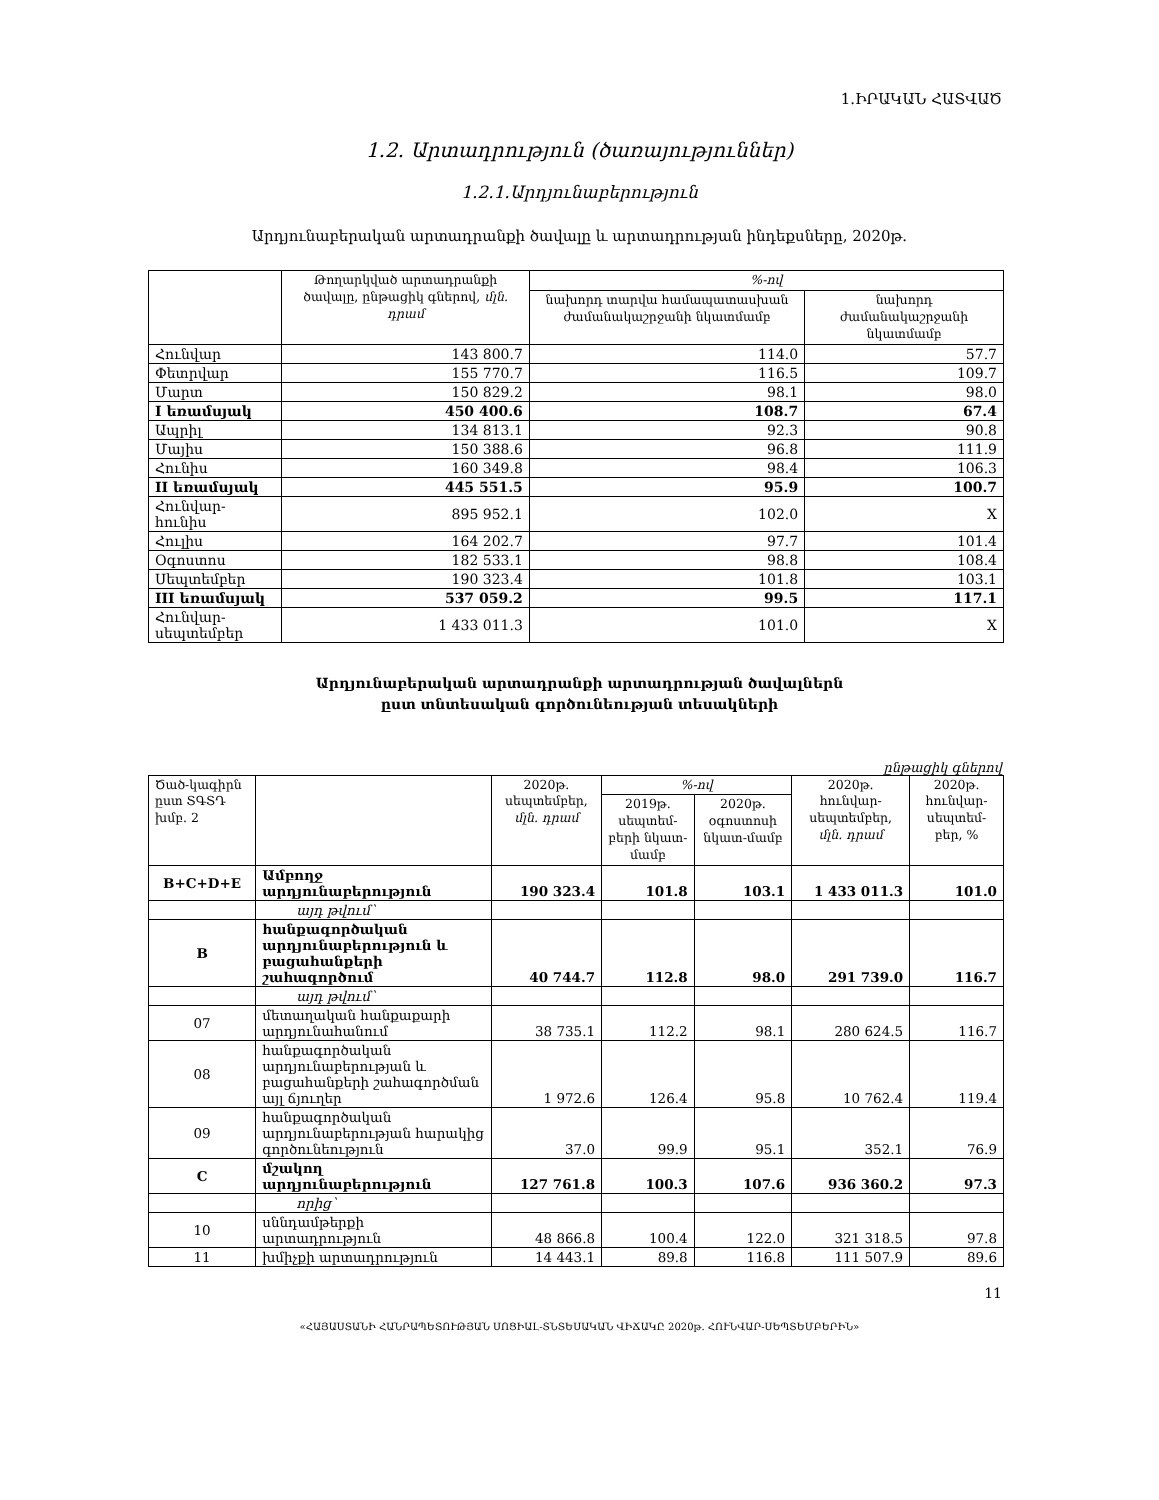1.ԻՐԱԿԱՆ ՀԱՏՎԱԾ
1.2. Արտադրություն (ծառայություններ)
1.2.1.Արդյունաբերություն
Արդյունաբերական արտադրանքի ծավալը և արտադրության ինդեքսները, 2020թ.
| | Թողարկված արտադրանքի ծավալը, ընթացիկ գներով, մլն. դրամ | %-ով | |
| --- | --- | --- | --- |
| | | նախորդ տարվա համապատասխան ժամանակաշրջանի նկատմամբ | նախորդ ժամանակաշրջանի նկատմամբ |
| Հունվար | 143 800.7 | 114.0 | 57.7 |
| Փետրվար | 155 770.7 | 116.5 | 109.7 |
| Մարտ | 150 829.2 | 98.1 | 98.0 |
| I եռամսյակ | 450 400.6 | 108.7 | 67.4 |
| Ապրիլ | 134 813.1 | 92.3 | 90.8 |
| Մայիս | 150 388.6 | 96.8 | 111.9 |
| Հունիս | 160 349.8 | 98.4 | 106.3 |
| II եռամսյակ | 445 551.5 | 95.9 | 100.7 |
| Հունվար- հունիս | 895 952.1 | 102.0 | X |
| Հուլիս | 164 202.7 | 97.7 | 101.4 |
| Օգոստոս | 182 533.1 | 98.8 | 108.4 |
| Սեպտեմբեր | 190 323.4 | 101.8 | 103.1 |
| III եռամսյակ | 537 059.2 | 99.5 | 117.1 |
| Հունվար- սեպտեմբեր | 1 433 011.3 | 101.0 | X |
Արդյունաբերական արտադրանքի արտադրության ծավալներն
ըստ տնտեսական գործունեության տեսակների
ընթացիկ գներով
| Ծած-կագիրն ըստ ՏԳՏԴ խմբ. 2 | | 2020թ. սեպտեմբեր, մլն. դրամ | %-ով | | 2020թ. հունվար-սեպտեմբեր, մլն. դրամ | 2020թ. հունվար-սեպտեմ-բեր, % |
| --- | --- | --- | --- | --- | --- | --- |
| | | | 2019թ. սեպտեմ-բերի նկատ-մամբ | 2020թ. օգոստոսի նկատ-մամբ | | |
| B+C+D+E | Ամբողջ արդյունաբերություն | 190 323.4 | 101.8 | 103.1 | 1 433 011.3 | 101.0 |
| | այդ թվում՝ | | | | | |
| B | հանքագործական արդյունաբերություն և բացահանքերի շահագործում | 40 744.7 | 112.8 | 98.0 | 291 739.0 | 116.7 |
| | այդ թվում՝ | | | | | |
| 07 | մետաղական հանքաքարի արդյունահանում | 38 735.1 | 112.2 | 98.1 | 280 624.5 | 116.7 |
| 08 | հանքագործական արդյունաբերության և բացահանքերի շահագործման այլ ճյուղեր | 1 972.6 | 126.4 | 95.8 | 10 762.4 | 119.4 |
| 09 | հանքագործական արդյունաբերության հարակից գործունեություն | 37.0 | 99.9 | 95.1 | 352.1 | 76.9 |
| C | մշակող արդյունաբերություն | 127 761.8 | 100.3 | 107.6 | 936 360.2 | 97.3 |
| | որից՝ | | | | | |
| 10 | սննդամթերքի արտադրություն | 48 866.8 | 100.4 | 122.0 | 321 318.5 | 97.8 |
| 11 | խմիչքի արտադրություն | 14 443.1 | 89.8 | 116.8 | 111 507.9 | 89.6 |
11
«ՀԱՅԱՍՏԱՆԻ ՀԱՆՐԱՊԵՏՈՒԹՅԱՆ ՍՈՑԻԱԼ-ՏՆՏԵՍԱԿԱՆ ՎԻՃԱԿԸ 2020թ. ՀՈՒՆՎԱՐ-ՍԵՊՏԵՄԲԵՐԻՆ»